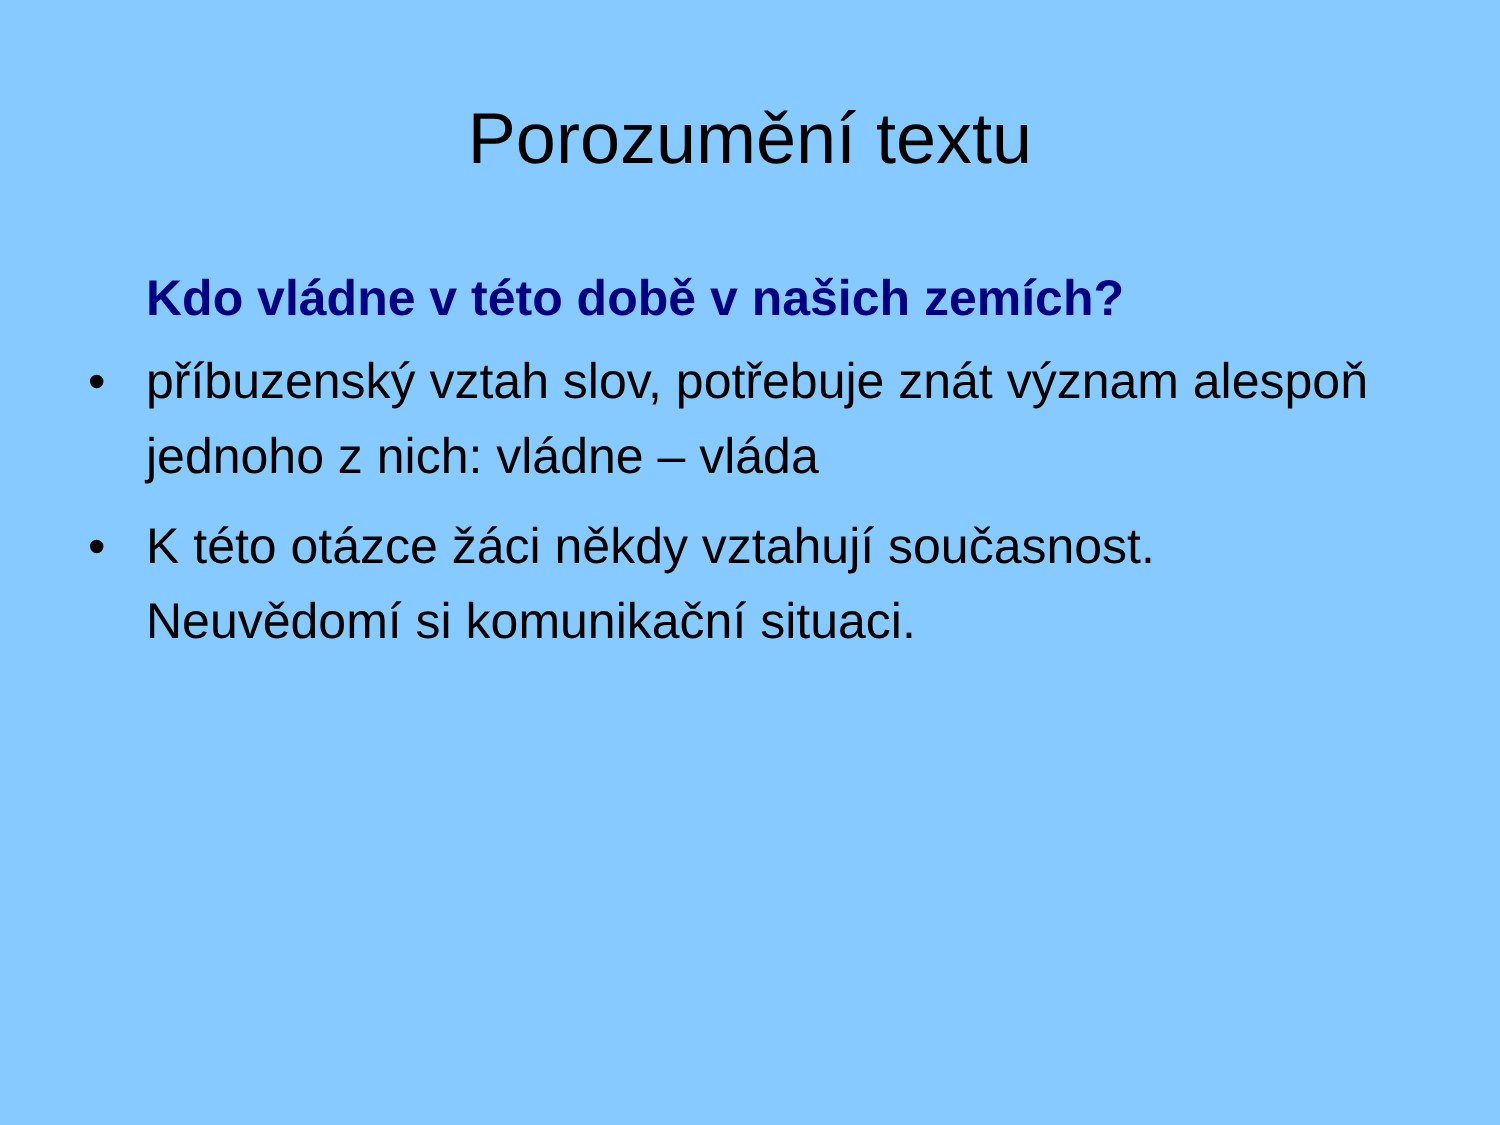Porozumění textu
Kdo vládne v této době v našich zemích?
• příbuzenský vztah slov, potřebuje znát význam alespoň jednoho z nich: vládne – vláda
• K této otázce žáci někdy vztahují současnost. Neuvědomí si komunikační situaci.